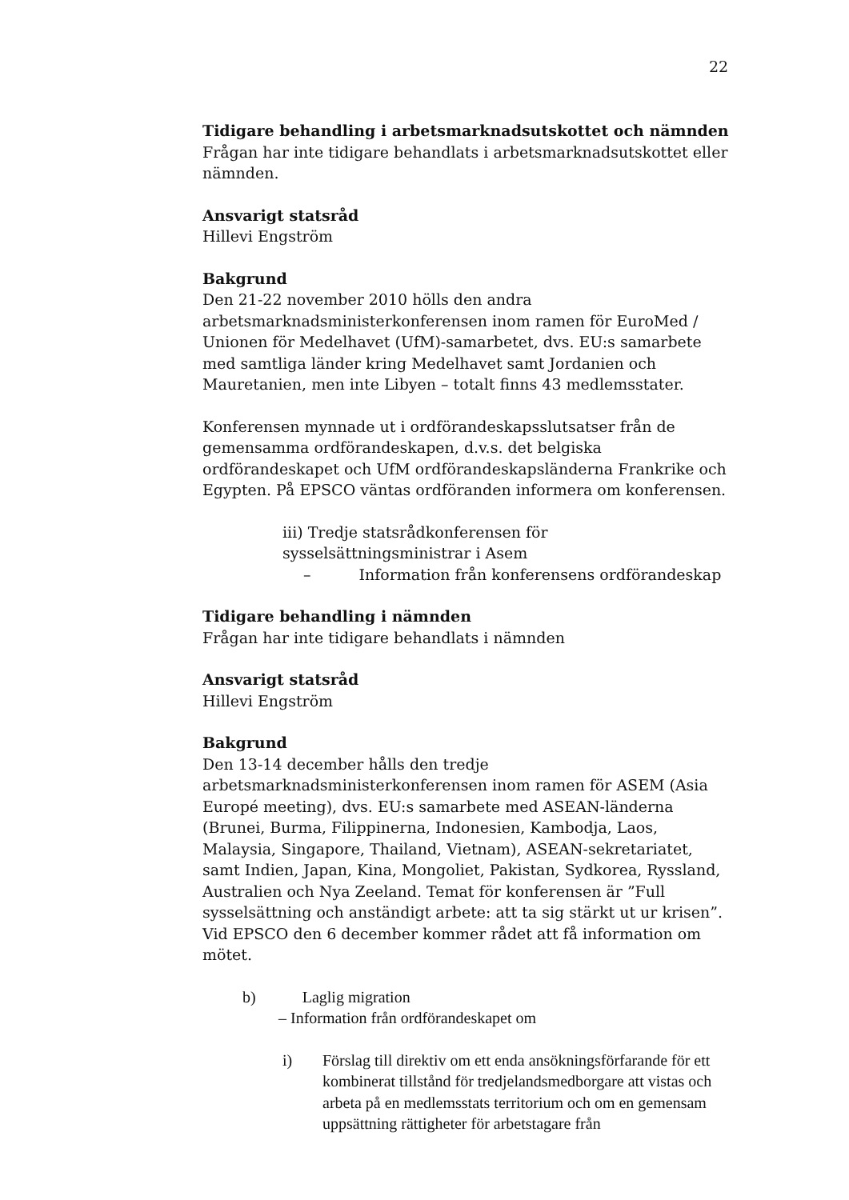22
Tidigare behandling i arbetsmarknadsutskottet och nämnden
Frågan har inte tidigare behandlats i arbetsmarknadsutskottet eller nämnden.
Ansvarigt statsråd
Hillevi Engström
Bakgrund
Den 21-22 november 2010 hölls den andra arbetsmarknadsministerkonferensen inom ramen för EuroMed / Unionen för Medelhavet (UfM)-samarbetet, dvs. EU:s samarbete med samtliga länder kring Medelhavet samt Jordanien och Mauretanien, men inte Libyen – totalt finns 43 medlemsstater.
Konferensen mynnade ut i ordförandeskapsslutsatser från de gemensamma ordförandeskapen, d.v.s. det belgiska ordförandeskapet och UfM ordförandeskapsländerna Frankrike och Egypten. På EPSCO väntas ordföranden informera om konferensen.
iii) Tredje statsrådkonferensen för sysselsättningsministrar i Asem
– Information från konferensens ordförandeskap
Tidigare behandling i nämnden
Frågan har inte tidigare behandlats i nämnden
Ansvarigt statsråd
Hillevi Engström
Bakgrund
Den 13-14 december hålls den tredje arbetsmarknadsministerkonferensen inom ramen för ASEM (Asia Europé meeting), dvs. EU:s samarbete med ASEAN-länderna (Brunei, Burma, Filippinerna, Indonesien, Kambodja, Laos, Malaysia, Singapore, Thailand, Vietnam), ASEAN-sekretariatet, samt Indien, Japan, Kina, Mongoliet, Pakistan, Sydkorea, Ryssland, Australien och Nya Zeeland. Temat för konferensen är ”Full sysselsättning och anständigt arbete: att ta sig stärkt ut ur krisen”. Vid EPSCO den 6 december kommer rådet att få information om mötet.
b) Laglig migration
– Information från ordförandeskapet om
i) Förslag till direktiv om ett enda ansökningsförfarande för ett kombinerat tillstånd för tredjelandsmedborgare att vistas och arbeta på en medlemsstats territorium och om en gemensam uppsättning rättigheter för arbetstagare från